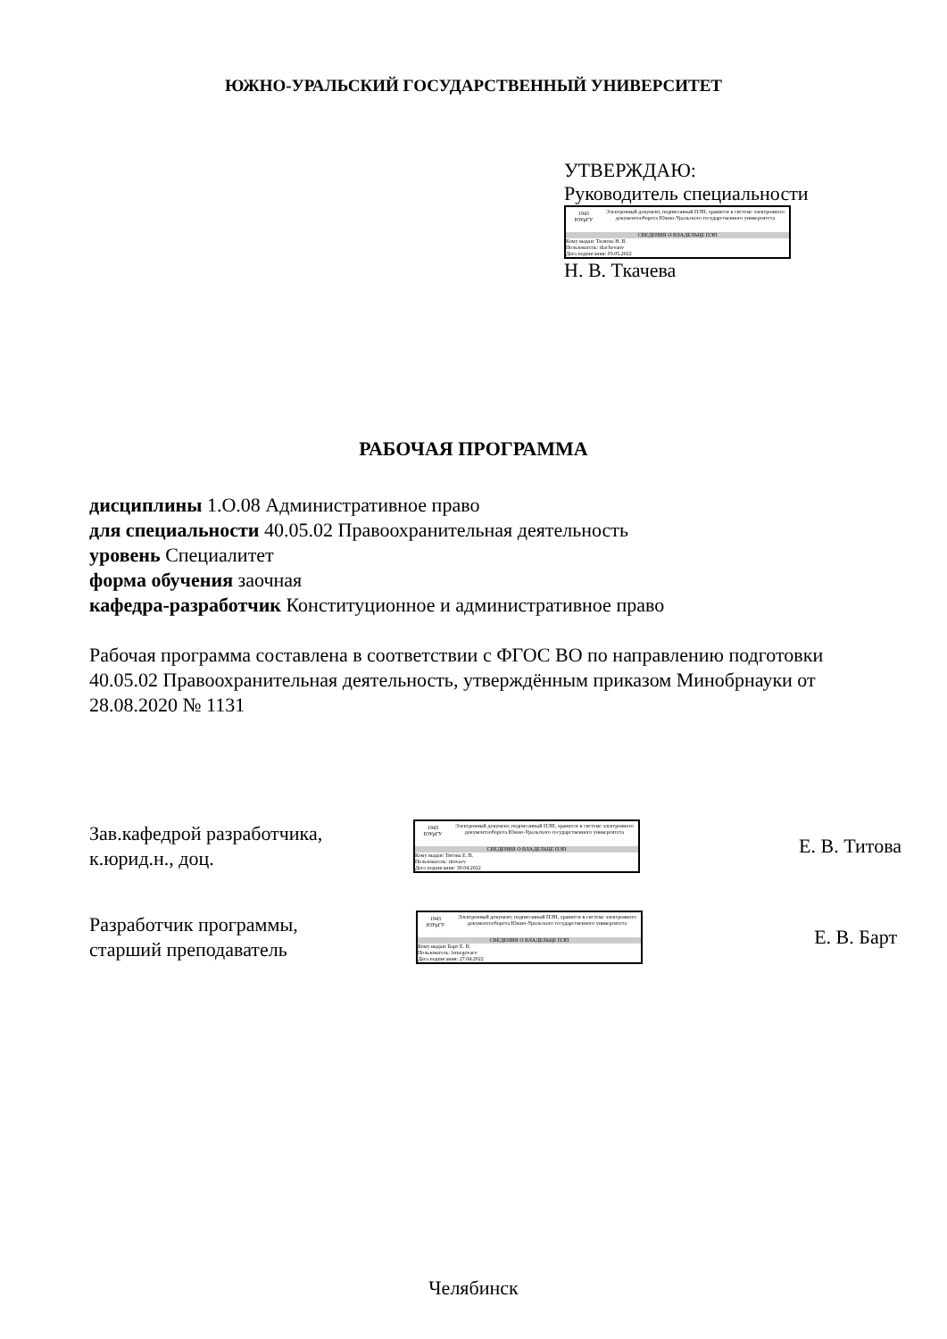ЮЖНО-УРАЛЬСКИЙ ГОСУДАРСТВЕННЫЙ УНИВЕРСИТЕТ
УТВЕРЖДАЮ:
Руководитель специальности
1943
ЮУрГУ
Электронный документ, подписанный ПЭП, хранится в системе электронного документооборота Южно-Уральского государственного университета
СВЕДЕНИЯ О ВЛАДЕЛЬЦЕ ПЭП
Кому выдан: Ткачева Н. В.
Пользователь: tkachevanv
Дата подписания: 03.05.2022
Н. В. Ткачева
РАБОЧАЯ ПРОГРАММА
дисциплины 1.О.08 Административное право
для специальности 40.05.02 Правоохранительная деятельность
уровень Специалитет
форма обучения заочная
кафедра-разработчик Конституционное и административное право
Рабочая программа составлена в соответствии с ФГОС ВО по направлению подготовки 40.05.02 Правоохранительная деятельность, утверждённым приказом Минобрнауки от 28.08.2020 № 1131
Зав.кафедрой разработчика,
к.юрид.н., доц.
1943
ЮУрГУ
Электронный документ, подписанный ПЭП, хранится в системе электронного документооборота Южно-Уральского государственного университета
СВЕДЕНИЯ О ВЛАДЕЛЬЦЕ ПЭП
Кому выдан: Титова Е. В.
Пользователь: titovaev
Дата подписания: 30.04.2022
Е. В. Титова
Разработчик программы,
старший преподаватель
1943
ЮУрГУ
Электронный документ, подписанный ПЭП, хранится в системе электронного документооборота Южно-Уральского государственного университета
СВЕДЕНИЯ О ВЛАДЕЛЬЦЕ ПЭП
Кому выдан: Барт Е. В.
Пользователь: lemegovaev
Дата подписания: 27.04.2022
Е. В. Барт
Челябинск